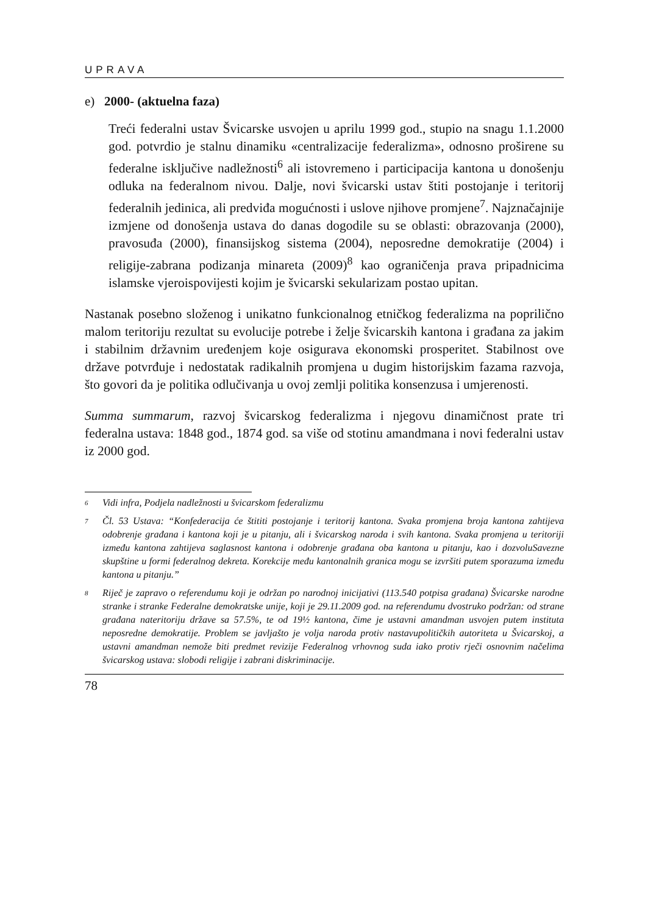UPRAVA
e) 2000- (aktuelna faza)
Treći federalni ustav Švicarske usvojen u aprilu 1999 god., stupio na snagu 1.1.2000 god. potvrdio je stalnu dinamiku «centralizacije federalizma», odnosno proširene su federalne isključive nadležnosti<sup>6</sup> ali istovremeno i participacija kantona u donošenju odluka na federalnom nivou. Dalje, novi švicarski ustav štiti postojanje i teritorij federalnih jedinica, ali predviđa mogućnosti i uslove njihove promjene<sup>7</sup>. Najznačajnije izmjene od donošenja ustava do danas dogodile su se oblasti: obrazovanja (2000), pravosuđa (2000), finansijskog sistema (2004), neposredne demokratije (2004) i religije-zabrana podizanja minareta (2009)<sup>8</sup> kao ograničenja prava pripadnicima islamske vjeroispovijesti kojim je švicarski sekularizam postao upitan.
Nastanak posebno složenog i unikatno funkcionalnog etničkog federalizma na poprilično malom teritoriju rezultat su evolucije potrebe i želje švicarskih kantona i građana za jakim i stabilnim državnim uređenjem koje osigurava ekonomski prosperitet. Stabilnost ove države potvrđuje i nedostatak radikalnih promjena u dugim historijskim fazama razvoja, što govori da je politika odlučivanja u ovoj zemlji politika konsenzusa i umjerenosti.
Summa summarum, razvoj švicarskog federalizma i njegovu dinamičnost prate tri federalna ustava: 1848 god., 1874 god. sa više od stotinu amandmana i novi federalni ustav iz 2000 god.
6 Vidi infra, Podjela nadležnosti u švicarskom federalizmu
7 Čl. 53 Ustava: “Konfederacija će štititi postojanje i teritorij kantona. Svaka promjena broja kantona zahtijeva odobrenje građana i kantona koji je u pitanju, ali i švicarskog naroda i svih kantona. Svaka promjena u teritoriji između kantona zahtijeva saglasnost kantona i odobrenje građana oba kantona u pitanju, kao i dozvoluSavezne skupštine u formi federalnog dekreta. Korekcije među kantonalnih granica mogu se izvršiti putem sporazuma između kantona u pitanju.”
8 Riječ je zapravo o referendumu koji je održan po narodnoj inicijativi (113.540 potpisa građana) Švicarske narodne stranke i stranke Federalne demokratske unije, koji je 29.11.2009 god. na referendumu dvostruko podržan: od strane građana nateritoriju države sa 57.5%, te od 19½ kantona, čime je ustavni amandman usvojen putem instituta neposredne demokratije. Problem se javljašto je volja naroda protiv nastavupolitičkih autoriteta u Švicarskoj, a ustavni amandman nemože biti predmet revizije Federalnog vrhovnog suda iako protiv rječi osnovnim načelima švicarskog ustava: slobodi religije i zabrani diskriminacije.
78